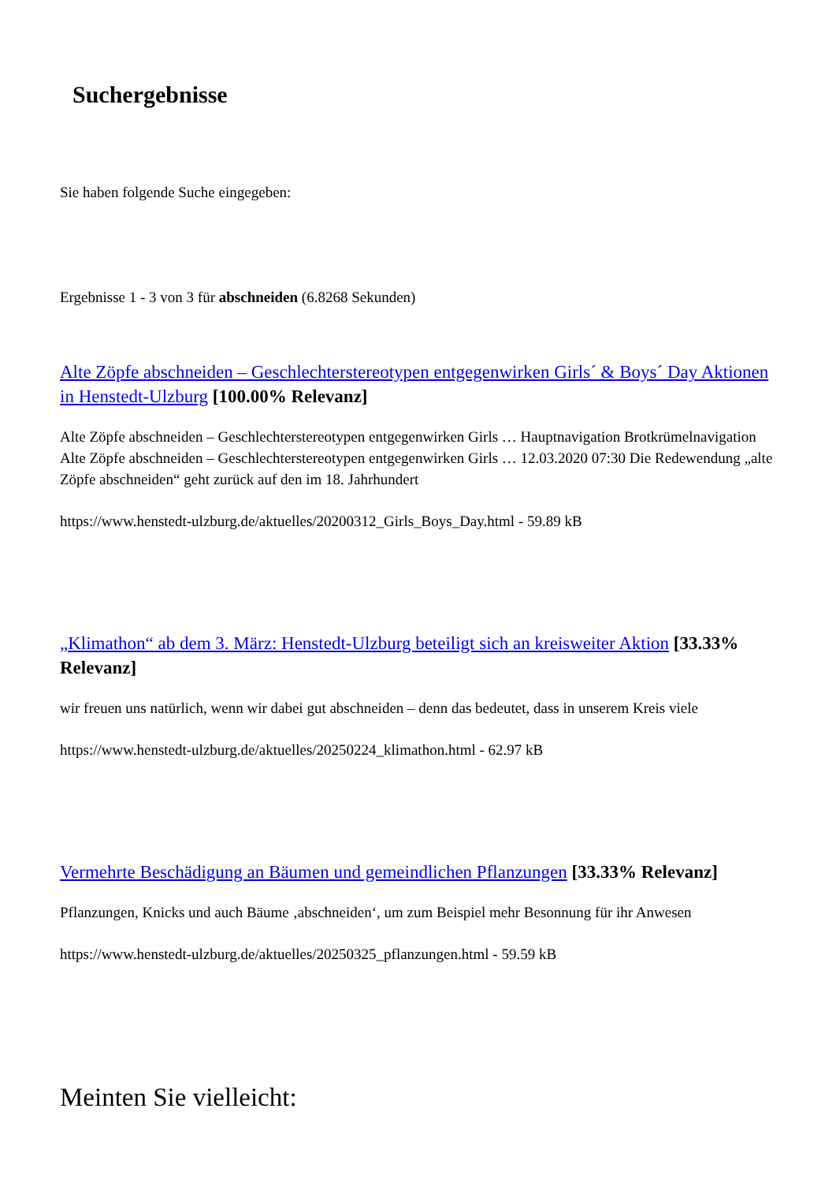Suchergebnisse
Sie haben folgende Suche eingegeben:
Ergebnisse 1 - 3 von 3 für abschneiden (6.8268 Sekunden)
Alte Zöpfe abschneiden – Geschlechterstereotypen entgegenwirken Girls´ & Boys´ Day Aktionen in Henstedt-Ulzburg [100.00% Relevanz]
Alte Zöpfe abschneiden – Geschlechterstereotypen entgegenwirken Girls … Hauptnavigation Brotkrümelnavigation Alte Zöpfe abschneiden – Geschlechterstereotypen entgegenwirken Girls … 12.03.2020 07:30 Die Redewendung „alte Zöpfe abschneiden“ geht zurück auf den im 18. Jahrhundert
https://www.henstedt-ulzburg.de/aktuelles/20200312_Girls_Boys_Day.html - 59.89 kB
„Klimathon“ ab dem 3. März: Henstedt-Ulzburg beteiligt sich an kreisweiter Aktion [33.33% Relevanz]
wir freuen uns natürlich, wenn wir dabei gut abschneiden – denn das bedeutet, dass in unserem Kreis viele
https://www.henstedt-ulzburg.de/aktuelles/20250224_klimathon.html - 62.97 kB
Vermehrte Beschädigung an Bäumen und gemeindlichen Pflanzungen [33.33% Relevanz]
Pflanzungen, Knicks und auch Bäume ‚abschneiden‘, um zum Beispiel mehr Besonnung für ihr Anwesen
https://www.henstedt-ulzburg.de/aktuelles/20250325_pflanzungen.html - 59.59 kB
Meinten Sie vielleicht: